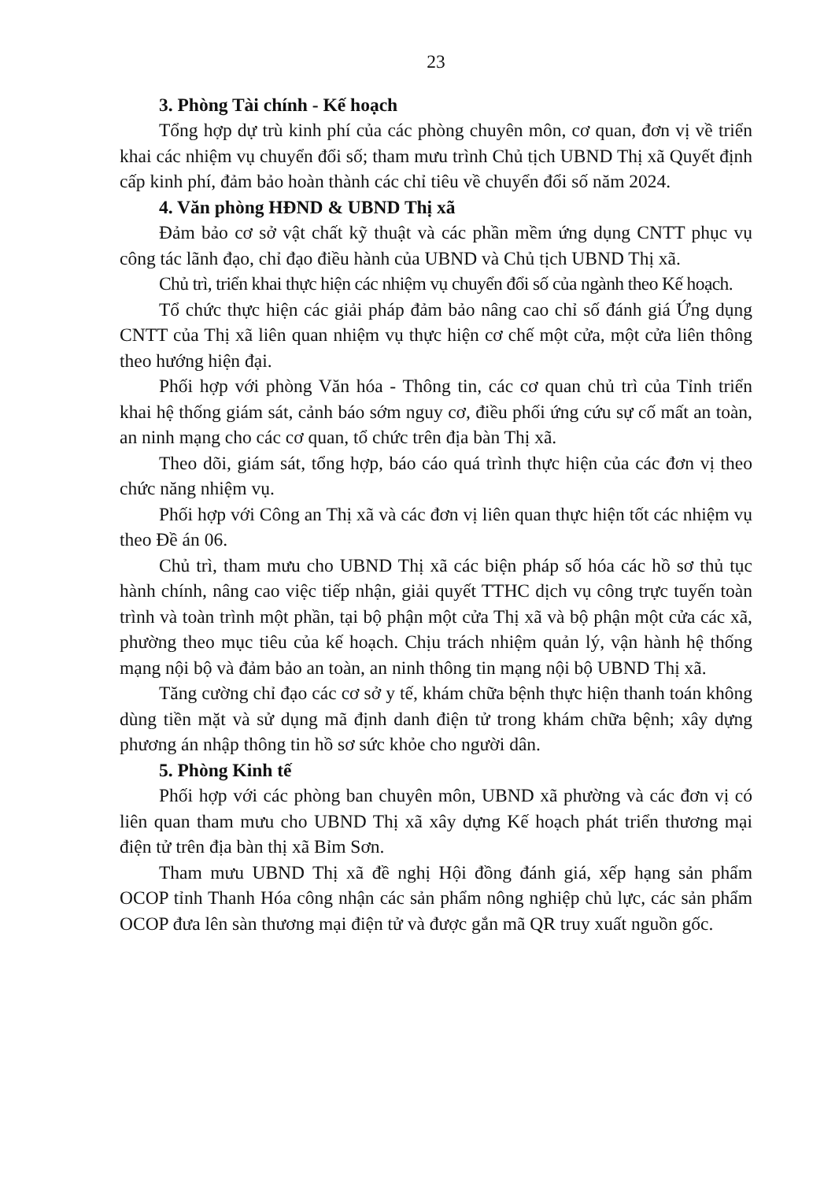23
3. Phòng Tài chính - Kế hoạch
Tổng hợp dự trù kinh phí của các phòng chuyên môn, cơ quan, đơn vị về triển khai các nhiệm vụ chuyển đổi số; tham mưu trình Chủ tịch UBND Thị xã Quyết định cấp kinh phí, đảm bảo hoàn thành các chỉ tiêu về chuyển đổi số năm 2024.
4. Văn phòng HĐND & UBND Thị xã
Đảm bảo cơ sở vật chất kỹ thuật và các phần mềm ứng dụng CNTT phục vụ công tác lãnh đạo, chỉ đạo điều hành của UBND và Chủ tịch UBND Thị xã.
Chủ trì, triển khai thực hiện các nhiệm vụ chuyển đổi số của ngành theo Kế hoạch.
Tổ chức thực hiện các giải pháp đảm bảo nâng cao chỉ số đánh giá Ứng dụng CNTT của Thị xã liên quan nhiệm vụ thực hiện cơ chế một cửa, một cửa liên thông theo hướng hiện đại.
Phối hợp với phòng Văn hóa - Thông tin, các cơ quan chủ trì của Tỉnh triển khai hệ thống giám sát, cảnh báo sớm nguy cơ, điều phối ứng cứu sự cố mất an toàn, an ninh mạng cho các cơ quan, tổ chức trên địa bàn Thị xã.
Theo dõi, giám sát, tổng hợp, báo cáo quá trình thực hiện của các đơn vị theo chức năng nhiệm vụ.
Phối hợp với Công an Thị xã và các đơn vị liên quan thực hiện tốt các nhiệm vụ theo Đề án 06.
Chủ trì, tham mưu cho UBND Thị xã các biện pháp số hóa các hồ sơ thủ tục hành chính, nâng cao việc tiếp nhận, giải quyết TTHC dịch vụ công trực tuyến toàn trình và toàn trình một phần, tại bộ phận một cửa Thị xã và bộ phận một cửa các xã, phường theo mục tiêu của kế hoạch. Chịu trách nhiệm quản lý, vận hành hệ thống mạng nội bộ và đảm bảo an toàn, an ninh thông tin mạng nội bộ UBND Thị xã.
Tăng cường chỉ đạo các cơ sở y tế, khám chữa bệnh thực hiện thanh toán không dùng tiền mặt và sử dụng mã định danh điện tử trong khám chữa bệnh; xây dựng phương án nhập thông tin hồ sơ sức khỏe cho người dân.
5. Phòng Kinh tế
Phối hợp với các phòng ban chuyên môn, UBND xã phường và các đơn vị có liên quan tham mưu cho UBND Thị xã xây dựng Kế hoạch phát triển thương mại điện tử trên địa bàn thị xã Bỉm Sơn.
Tham mưu UBND Thị xã đề nghị Hội đồng đánh giá, xếp hạng sản phẩm OCOP tỉnh Thanh Hóa công nhận các sản phẩm nông nghiệp chủ lực, các sản phẩm OCOP đưa lên sàn thương mại điện tử và được gắn mã QR truy xuất nguồn gốc.